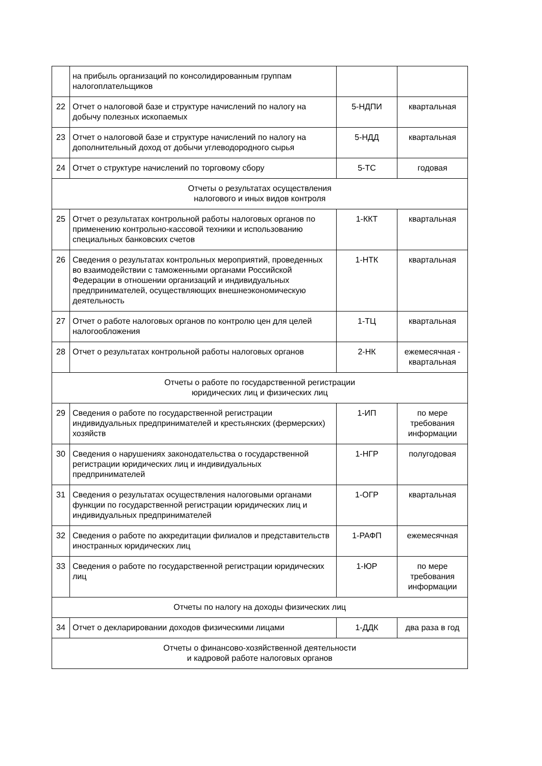| | на прибыль организаций по консолидированным группам налогоплательщиков | | |
| 22 | Отчет о налоговой базе и структуре начислений по налогу на добычу полезных ископаемых | 5-НДПИ | квартальная |
| 23 | Отчет о налоговой базе и структуре начислений по налогу на дополнительный доход от добычи углеводородного сырья | 5-НДД | квартальная |
| 24 | Отчет о структуре начислений по торговому сбору | 5-ТС | годовая |
| Отчеты о результатах осуществления налогового и иных видов контроля | | | |
| 25 | Отчет о результатах контрольной работы налоговых органов по применению контрольно-кассовой техники и использованию специальных банковских счетов | 1-ККТ | квартальная |
| 26 | Сведения о результатах контрольных мероприятий, проведенных во взаимодействии с таможенными органами Российской Федерации в отношении организаций и индивидуальных предпринимателей, осуществляющих внешнеэкономическую деятельность | 1-НТК | квартальная |
| 27 | Отчет о работе налоговых органов по контролю цен для целей налогообложения | 1-ТЦ | квартальная |
| 28 | Отчет о результатах контрольной работы налоговых органов | 2-НК | ежемесячная - квартальная |
| Отчеты о работе по государственной регистрации юридических лиц и физических лиц | | | |
| 29 | Сведения о работе по государственной регистрации индивидуальных предпринимателей и крестьянских (фермерских) хозяйств | 1-ИП | по мере требования информации |
| 30 | Сведения о нарушениях законодательства о государственной регистрации юридических лиц и индивидуальных предпринимателей | 1-НГР | полугодовая |
| 31 | Сведения о результатах осуществления налоговыми органами функции по государственной регистрации юридических лиц и индивидуальных предпринимателей | 1-ОГР | квартальная |
| 32 | Сведения о работе по аккредитации филиалов и представительств иностранных юридических лиц | 1-РАФП | ежемесячная |
| 33 | Сведения о работе по государственной регистрации юридических лиц | 1-ЮР | по мере требования информации |
| Отчеты по налогу на доходы физических лиц | | | |
| 34 | Отчет о декларировании доходов физическими лицами | 1-ДДК | два раза в год |
| Отчеты о финансово-хозяйственной деятельности и кадровой работе налоговых органов | | | |